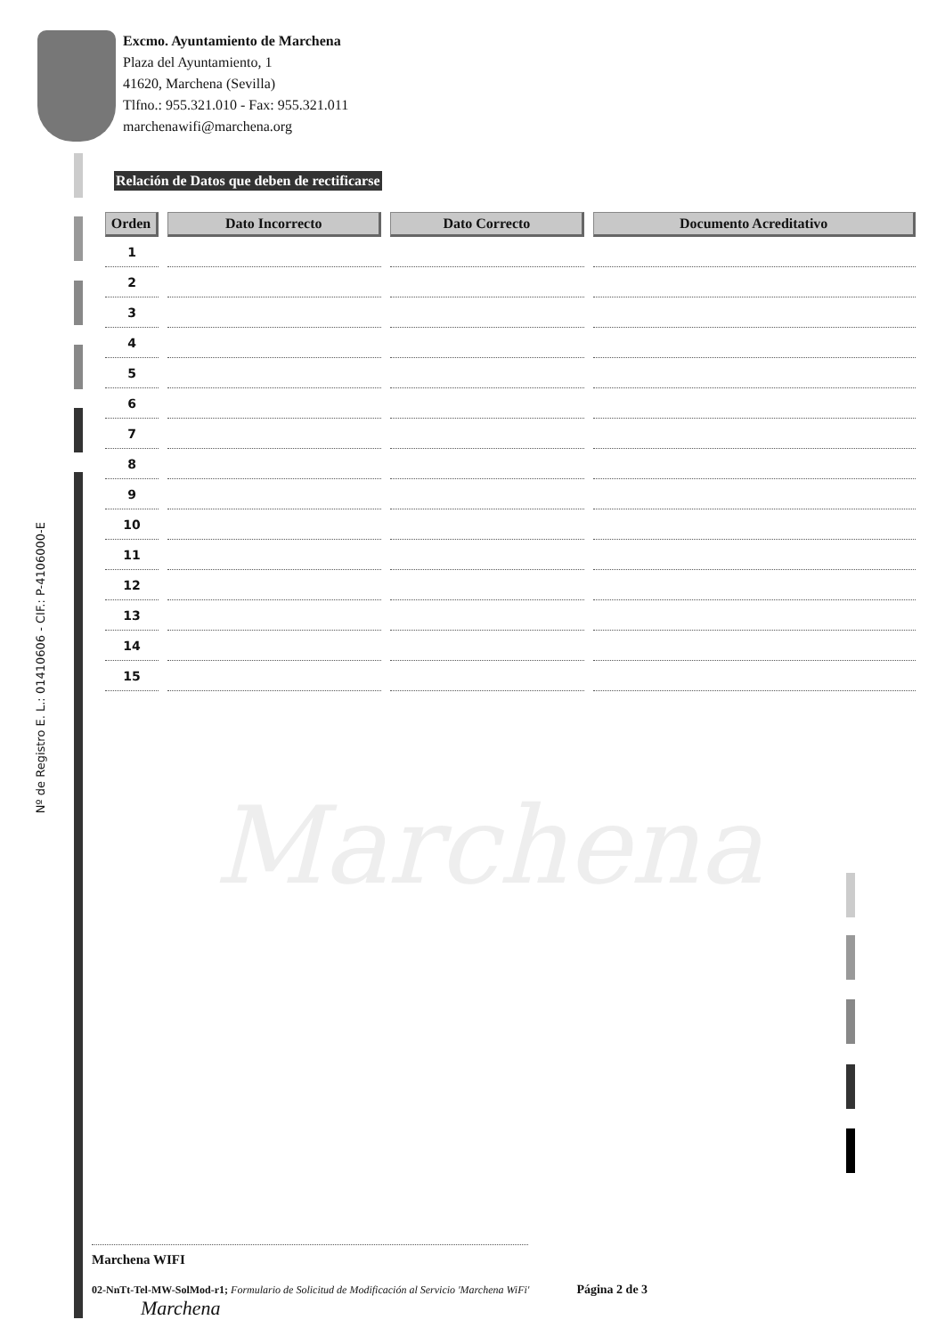Marchena
Excmo. Ayuntamiento de Marchena
Plaza del Ayuntamiento, 1
41620, Marchena (Sevilla)
Tlfno.: 955.321.010 - Fax: 955.321.011
marchenawifi@marchena.org
Relación de Datos que deben de rectificarse
| Orden | Dato Incorrecto | Dato Correcto | Documento Acreditativo |
| --- | --- | --- | --- |
| 1 | | | |
| 2 | | | |
| 3 | | | |
| 4 | | | |
| 5 | | | |
| 6 | | | |
| 7 | | | |
| 8 | | | |
| 9 | | | |
| 10 | | | |
| 11 | | | |
| 12 | | | |
| 13 | | | |
| 14 | | | |
| 15 | | | |
Nº de Registro E. L.: 01410606 - CIF.: P-4106000-E
Marchena WIFI
02-NnTt-Tel-MW-SolMod-r1; Formulario de Solicitud de Modificación al Servicio 'Marchena WiFi' Página 2 de 3 Marchena